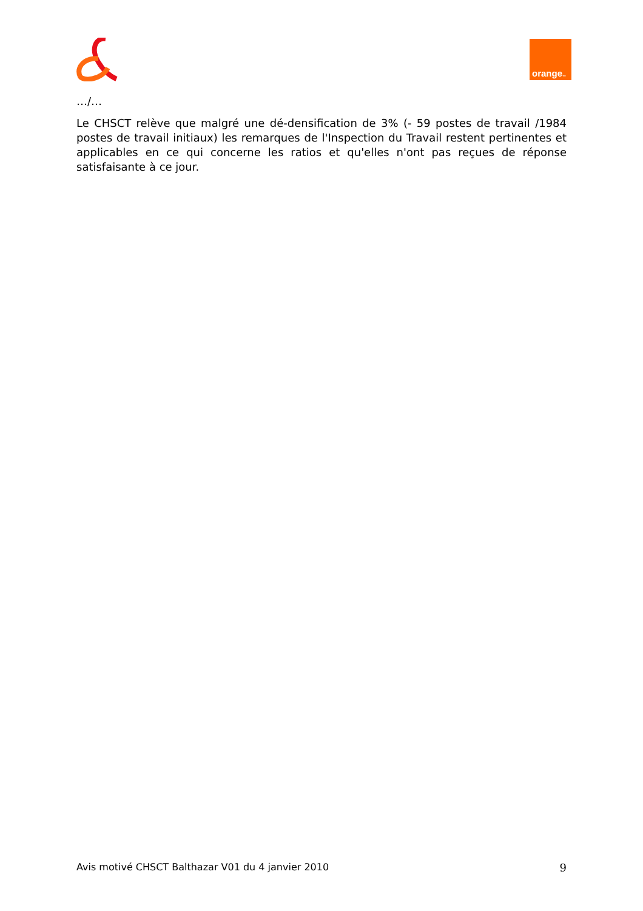orange<sup>™</sup>
…/…
Le CHSCT relève que malgré une dé-densification de 3% (- 59 postes de travail /1984 postes de travail initiaux) les remarques de l'Inspection du Travail restent pertinentes et applicables en ce qui concerne les ratios et qu'elles n'ont pas reçues de réponse satisfaisante à ce jour.
Avis motivé CHSCT Balthazar V01 du 4 janvier 2010 9